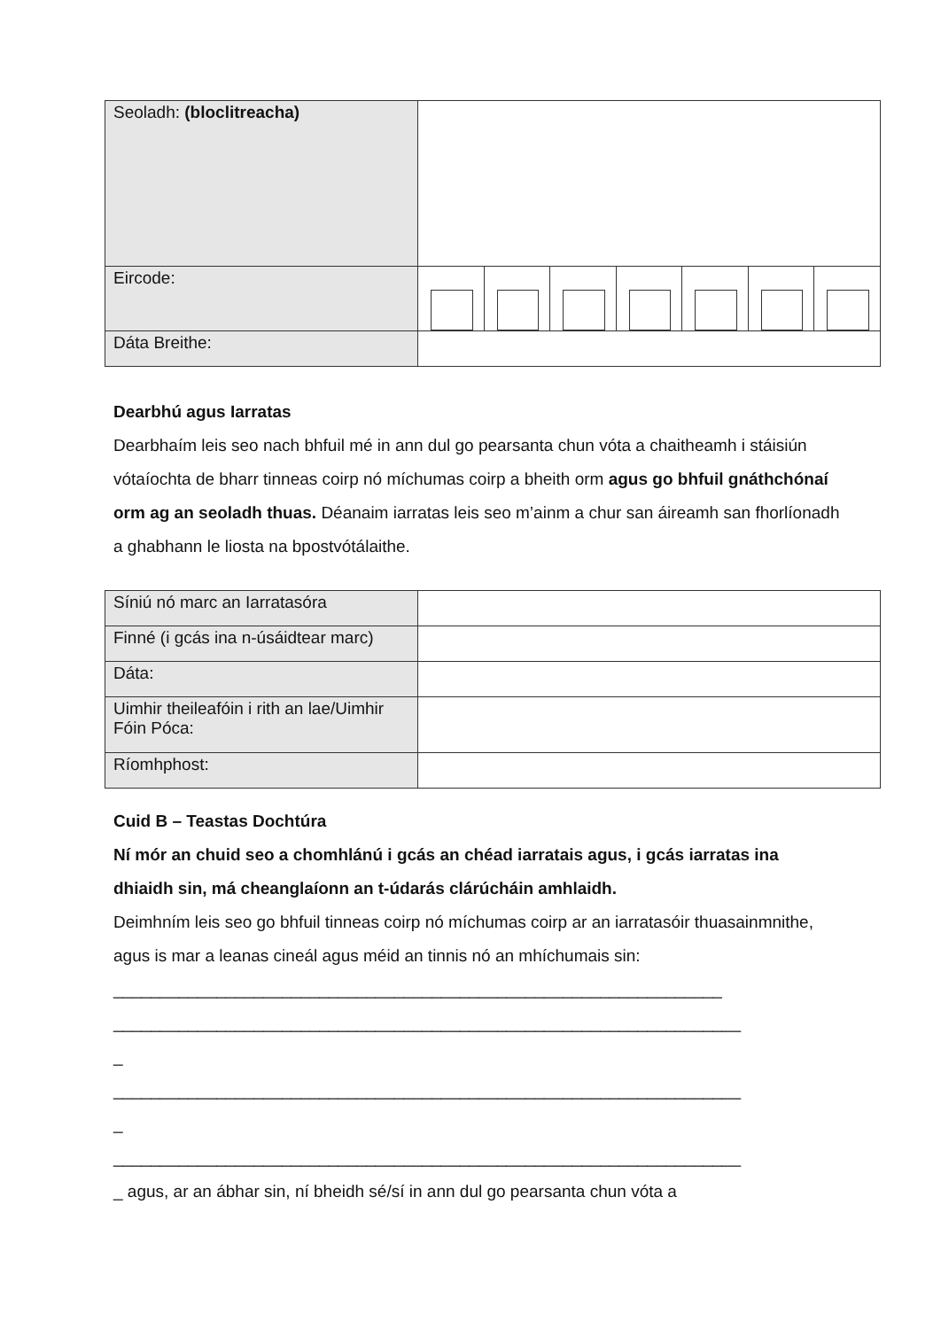| Seoladh: (bloclitreacha) | |
| Eircode: | |
| Dáta Breithe: | |
Dearbhú agus Iarratas
Dearbhaím leis seo nach bhfuil mé in ann dul go pearsanta chun vóta a chaitheamh i stáisiún vótaíochta de bharr tinneas coirp nó míchumas coirp a bheith orm agus go bhfuil gnáthchónaí orm ag an seoladh thuas. Déanaim iarratas leis seo m’ainm a chur san áireamh san fhorlíonadh a ghabhann le liosta na bpostvótálaithe.
| Síniú nó marc an Iarratasóra | |
| Finné (i gcás ina n-úsáidtear marc) | |
| Dáta: | |
| Uimhir theileafóin i rith an lae/Uimhir Fóin Póca: | |
| Ríomhphost: | |
Cuid B – Teastas Dochtúra
Ní mór an chuid seo a chomhlánú i gcás an chéad iarratais agus, i gcás iarratas ina dhiaidh sin, má cheanglaíonn an t-údarás clárúcháin amhlaidh.
Deimhním leis seo go bhfuil tinneas coirp nó míchumas coirp ar an iarratasóir thuasainmnithe, agus is mar a leanas cineál agus méid an tinnis nó an mhíchumais sin:
_________________________________________________________________
___________________________________________________________________
_
___________________________________________________________________
_
___________________________________________________________________
_ agus, ar an ábhar sin, ní bheidh sé/sí in ann dul go pearsanta chun vóta a